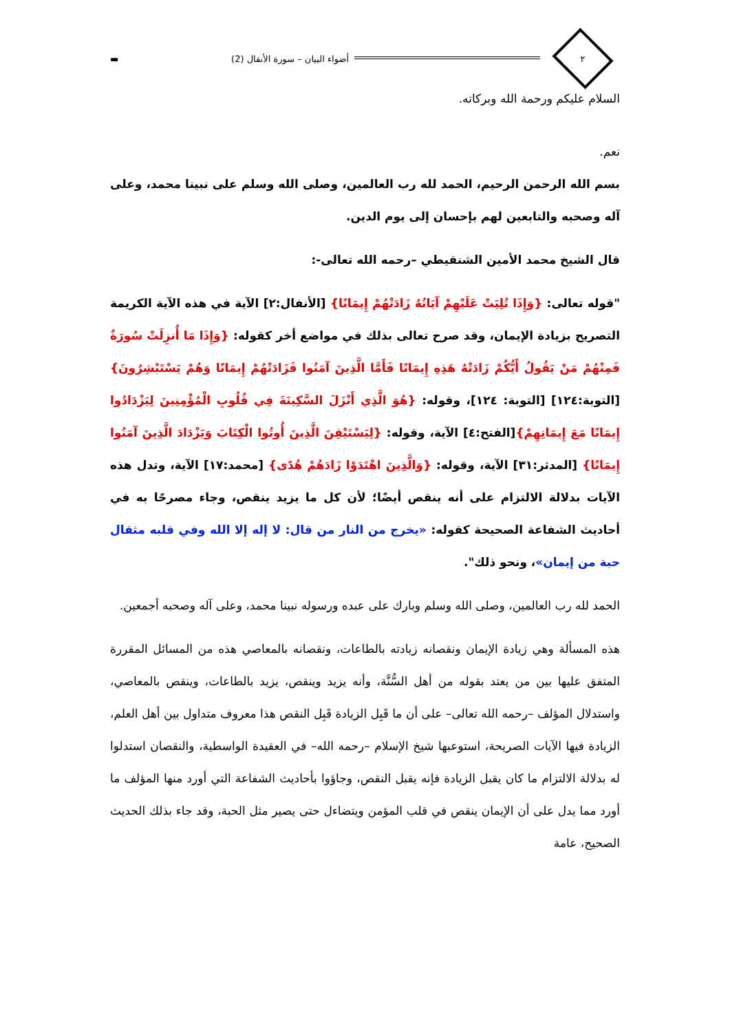٢
أضواء البيان – سورة الأنفال (2)
▬
السلام عليكم ورحمة الله وبركاته.
نعم.
بسم الله الرحمن الرحيم، الحمد لله رب العالمين، وصلى الله وسلم على نبينا محمد، وعلى آله وصحبه والتابعين لهم بإحسان إلى يوم الدين.
قال الشيخ محمد الأمين الشنقيطي –رحمه الله تعالى-:
"قوله تعالى: {وَإِذَا تُلِيَتْ عَلَيْهِمْ آيَاتُهُ زَادَتْهُمْ إِيمَانًا} [الأنفال:٢] الآية في هذه الآية الكريمة التصريح بزيادة الإيمان، وقد صرح تعالى بذلك في مواضع أخر كقوله: {وَإِذَا مَا أُنزِلَتْ سُورَةٌ فَمِنْهُمْ مَنْ يَقُولُ أَيُّكُمْ زَادَتْهُ هَذِهِ إِيمَانًا فَأَمَّا الَّذِينَ آمَنُوا فَزَادَتْهُمْ إِيمَانًا وَهُمْ يَسْتَبْشِرُونَ}[التوبة:١٢٤] [التوبة: ١٢٤]، وقوله: {هُوَ الَّذِي أَنْزَلَ السَّكِينَةَ فِي قُلُوبِ الْمُؤْمِنِينَ لِيَزْدَادُوا إِيمَانًا مَعَ إِيمَانِهِمْ}[الفتح:٤] الآية، وقوله: {لِيَسْتَيْقِنَ الَّذِينَ أُوتُوا الْكِتَابَ وَيَزْدَادَ الَّذِينَ آمَنُوا إِيمَانًا} [المدثر:٣١] الآية، وقوله: {وَالَّذِينَ اهْتَدَوْا زَادَهُمْ هُدًى} [محمد:١٧] الآية، وتدل هذه الآيات بدلالة الالتزام على أنه ينقص أيضًا؛ لأن كل ما يزيد ينقص، وجاء مصرحًا به في أحاديث الشفاعة الصحيحة كقوله: «يخرج من النار من قال: لا إله إلا الله وفي قلبه مثقال حبة من إيمان»، ونحو ذلك".
الحمد لله رب العالمين، وصلى الله وسلم وبارك على عبده ورسوله نبينا محمد، وعلى آله وصحبه أجمعين.
هذه المسألة وهي زيادة الإيمان ونقصانه زيادته بالطاعات، ونقصانه بالمعاصي هذه من المسائل المقررة المتفق عليها بين من يعتد بقوله من أهل السُّنَّة، وأنه يزيد وينقص، يزيد بالطاعات، وينقص بالمعاصي، واستدلال المؤلف –رحمه الله تعالى– على أن ما قَبِل الزيادة قَبِل النقص هذا معروف متداول بين أهل العلم، الزيادة فيها الآيات الصريحة، استوعبها شيخ الإسلام –رحمه الله– في العقيدة الواسطية، والنقصان استدلوا له بدلالة الالتزام ما كان يقبل الزيادة فإنه يقبل النقص، وجاؤوا بأحاديث الشفاعة التي أورد منها المؤلف ما أورد مما يدل على أن الإيمان ينقص في قلب المؤمن ويتضاءل حتى يصير مثل الحبة، وقد جاء بذلك الحديث الصحيح، عامة